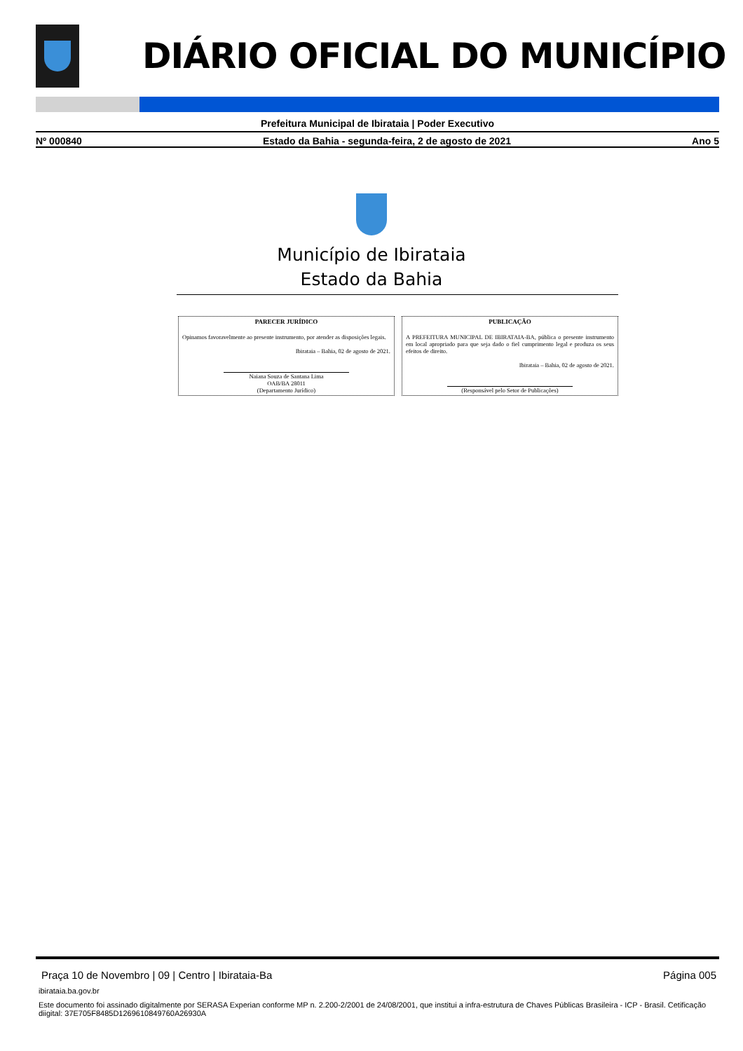DIÁRIO OFICIAL DO MUNICÍPIO
Prefeitura Municipal de Ibirataia | Poder Executivo
Nº 000840 Estado da Bahia - segunda-feira, 2 de agosto de 2021 Ano 5
Município de Ibirataia
Estado da Bahia
PARECER JURÍDICO
Opinamos favoravelmente ao presente instrumento, por atender as disposições legais.
Ibirataia – Bahia, 02 de agosto de 2021.
Naiana Souza de Santana Lima
OAB/BA 28011
(Departamento Jurídico)
PUBLICAÇÃO
A PREFEITURA MUNICIPAL DE IBIRATAIA-BA, pública o presente instrumento em local apropriado para que seja dado o fiel cumprimento legal e produza os seus efeitos de direito.
Ibirataia – Bahia, 02 de agosto de 2021.
(Responsável pelo Setor de Publicações)
Praça 10 de Novembro | 09 | Centro | Ibirataia-Ba Página 005
ibirataia.ba.gov.br
Este documento foi assinado digitalmente por SERASA Experian conforme MP n. 2.200-2/2001 de 24/08/2001, que institui a infra-estrutura de Chaves Públicas Brasileira - ICP - Brasil. Cetificação diigital: 37E705F8485D1269610849760A26930A